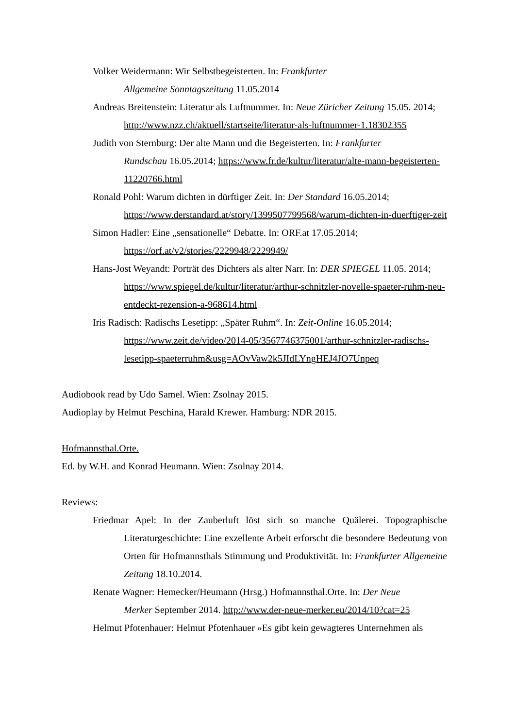Volker Weidermann: Wir Selbstbegeisterten. In: Frankfurter
Allgemeine Sonntagszeitung 11.05.2014
Andreas Breitenstein: Literatur als Luftnummer. In: Neue Züricher Zeitung 15.05. 2014; http://www.nzz.ch/aktuell/startseite/literatur-als-luftnummer-1.18302355
Judith von Sternburg: Der alte Mann und die Begeisterten. In: Frankfurter
Rundschau 16.05.2014; https://www.fr.de/kultur/literatur/alte-mann-begeisterten-11220766.html
Ronald Pohl: Warum dichten in dürftiger Zeit. In: Der Standard 16.05.2014; https://www.derstandard.at/story/1399507799568/warum-dichten-in-duerftiger-zeit
Simon Hadler: Eine „sensationelle“ Debatte. In: ORF.at 17.05.2014;
https://orf.at/v2/stories/2229948/2229949/
Hans-Jost Weyandt: Porträt des Dichters als alter Narr. In: DER SPIEGEL 11.05. 2014; https://www.spiegel.de/kultur/literatur/arthur-schnitzler-novelle-spaeter-ruhm-neu-entdeckt-rezension-a-968614.html
Iris Radisch: Radischs Lesetipp: „Später Ruhm“. In: Zeit-Online 16.05.2014;
https://www.zeit.de/video/2014-05/3567746375001/arthur-schnitzler-radischs-lesetipp-spaeterruhm&usg=AOvVaw2k5JIdLYngHEJ4JO7Unpeq
Audiobook read by Udo Samel. Wien: Zsolnay 2015.
Audioplay by Helmut Peschina, Harald Krewer. Hamburg: NDR 2015.
Hofmannsthal.Orte.
Ed. by W.H. and Konrad Heumann. Wien: Zsolnay 2014.
Reviews:
Friedmar Apel: In der Zauberluft löst sich so manche Quälerei. Topographische Literaturgeschichte: Eine exzellente Arbeit erforscht die besondere Bedeutung von Orten für Hofmannsthals Stimmung und Produktivität. In: Frankfurter Allgemeine Zeitung 18.10.2014.
Renate Wagner: Hemecker/Heumann (Hrsg.) Hofmannsthal.Orte. In: Der Neue
Merker September 2014. http://www.der-neue-merker.eu/2014/10?cat=25
Helmut Pfotenhauer: Helmut Pfotenhauer »Es gibt kein gewagteres Unternehmen als